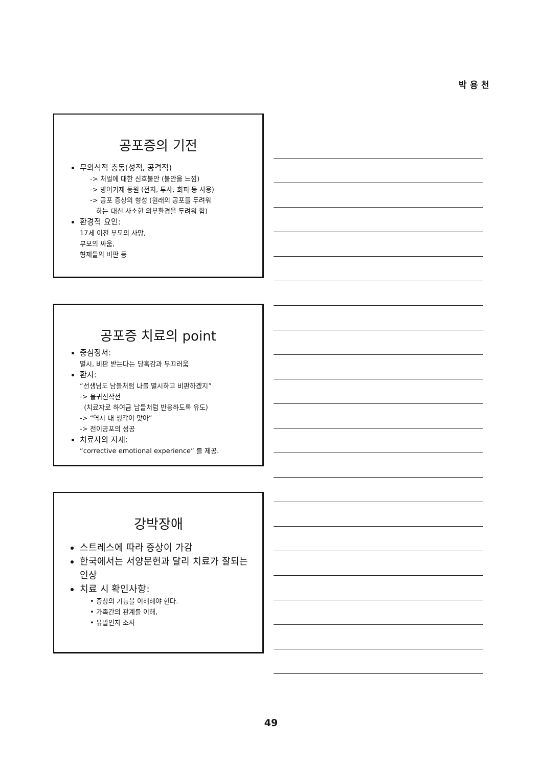박 용 천
공포증의 기전
무의식적 충동(성적, 공격적)
-> 처벌에 대한 신호불안 (불안을 느낌)
-> 방어기제 동원 (전치, 투사, 회피 등 사용)
-> 공포 증상의 형성 (원래의 공포를 두려워
하는 대신 사소한 외부환경을 두려워 함)
환경적 요인:
17세 이전 부모의 사망,
부모의 싸움,
형제들의 비판 등
공포증 치료의 point
중심정서:
멸시, 비판 받는다는 당혹감과 부끄러움
환자:
“선생님도 남들처럼 나를 멸시하고 비판하겠지”
-> 몰귀신작전
(치료자로 하여금 남들처럼 반응하도록 유도)
-> “역시 내 생각이 맞아”
-> 전이공포의 성공
치료자의 자세:
“corrective emotional experience” 를 제공.
강박장애
스트레스에 따라 증상이 가감
한국에서는 서양문헌과 달리 치료가 잘되는 인상
치료 시 확인사항:
• 증상의 기능을 이해해야 한다.
• 가족간의 관계를 이해,
• 유발인자 조사
49